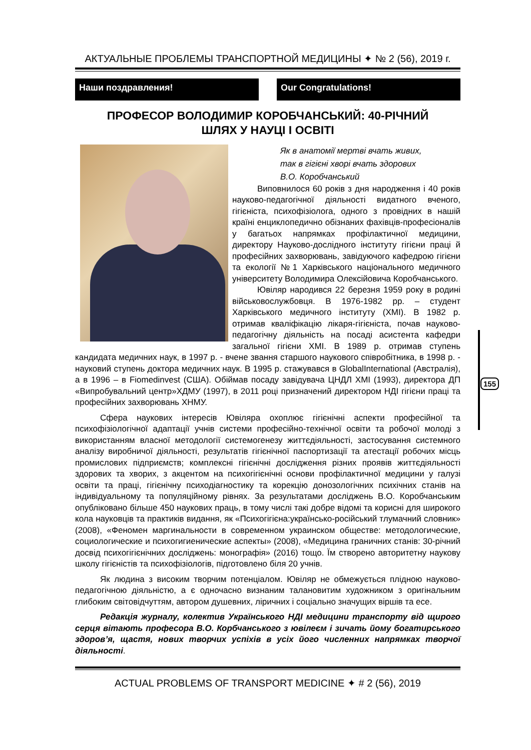155
АКТУАЛЬНЫЕ ПРОБЛЕМЫ ТРАНСПОРТНОЙ МЕДИЦИНЫ ✦ № 2 (56), 2019 г.
Наши поздравления! Our Congratulations!
ПРОФЕСОР ВОЛОДИМИР КОРОБЧАНСЬКИЙ: 40-РІЧНИЙ
ШЛЯХ У НАУЦІ І ОСВІТІ
Як в анатомії мертві вчать живих,
так в гігієні хворі вчать здорових
В.О. Коробчанський
Виповнилося 60 років з дня народження і 40 років науково-педагогічної діяльності видатного вченого, гігієніста, психофізіолога, одного з провідних в нашій країні енциклопедично обізнаних фахівців-професіоналів у багатьох напрямках профілактичної медицини, директору Науково-дослідного інституту гігієни праці й професійних захворювань, завідуючого кафедрою гігієни та екології №1 Харківського національного медичного університету Володимира Олексійовича Коробчанського.
Ювіляр народився 22 березня 1959 року в родині військовослужбовця. В 1976-1982 рр. – студент Харківського медичного інституту (ХМІ). В 1982 р. отримав кваліфікацію лікаря-гігієніста, почав науково-педагогічну діяльність на посаді асистента кафедри загальної гігієни ХМІ. В 1989 р. отримав ступень кандидата медичних наук, в 1997 р. - вчене звання старшого наукового співробітника, в 1998 р. - науковий ступень доктора медичних наук. В 1995 р. стажувався в GlobalInternational (Австралія), а в 1996 – в Fiomedinvest (США). Обіймав посаду завідувача ЦНДЛ ХМІ (1993), директора ДП «Випробувальний центр»ХДМУ (1997), в 2011 році призначений директором НДІ гігієни праці та професійних захворювань ХНМУ.
Сфера наукових інтересів Ювіляра охоплює гігієнічні аспекти професійної та психофізіологічної адаптації учнів системи професійно-технічної освіти та робочої молоді з використанням власної методології системогенезу життєдіяльності, застосування системного аналізу виробничої діяльності, результатів гігієнічної паспортизації та атестації робочих місць промислових підприємств; комплексні гігієнічні дослідження різних проявів життєдіяльності здорових та хворих, з акцентом на психогігієнічні основи профілактичної медицини у галузі освіти та праці, гігієнічну психодіагностику та корекцію донозологічних психічних станів на індивідуальному та популяційному рівнях. За результатами досліджень В.О. Коробчанським опубліковано більше 450 наукових праць, в тому числі такі добре відомі та корисні для широкого кола науковців та практиків видання, як «Психогігієна:українсько-російський тлумачний словник» (2008), «Феномен маргинальности в современном украинском обществе: методологические, социологические и психогигиенические аспекты» (2008), «Медицина граничних станів: 30-річний досвід психогігієнічних досліджень: монографія» (2016) тощо. Їм створено авторитетну наукову школу гігієністів та психофізіологів, підготовлено біля 20 учнів.
Як людина з високим творчим потенціалом. Ювіляр не обмежується плідною науково-педагогічною діяльністю, а є одночасно визнаним талановитим художником з оригінальним глибоким світовідчуттям, автором душевних, ліричних і соціально значущих віршів та есе.
Редакція журналу, колектив Українського НДІ медицини транспорту від щирого серця вітають професора В.О. Корбчанського з ювілеєм і зичать йому богатирського здоров’я, щастя, нових творчих успіхів в усіх його численних напрямках творчої діяльності.
ACTUAL PROBLEMS OF TRANSPORT MEDICINE ✦ # 2 (56), 2019